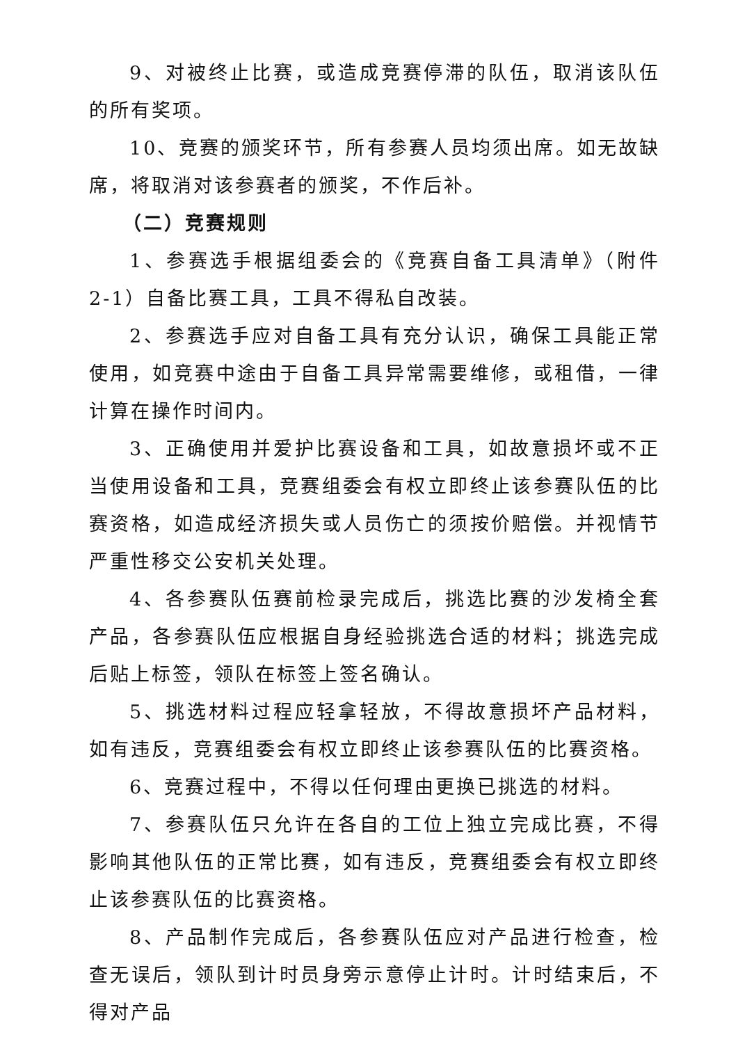9、对被终止比赛，或造成竞赛停滞的队伍，取消该队伍的所有奖项。
10、竞赛的颁奖环节，所有参赛人员均须出席。如无故缺席，将取消对该参赛者的颁奖，不作后补。
（二）竞赛规则
1、参赛选手根据组委会的《竞赛自备工具清单》（附件 2-1）自备比赛工具，工具不得私自改装。
2、参赛选手应对自备工具有充分认识，确保工具能正常使用，如竞赛中途由于自备工具异常需要维修，或租借，一律计算在操作时间内。
3、正确使用并爱护比赛设备和工具，如故意损坏或不正当使用设备和工具，竞赛组委会有权立即终止该参赛队伍的比赛资格，如造成经济损失或人员伤亡的须按价赔偿。并视情节严重性移交公安机关处理。
4、各参赛队伍赛前检录完成后，挑选比赛的沙发椅全套产品，各参赛队伍应根据自身经验挑选合适的材料；挑选完成后贴上标签，领队在标签上签名确认。
5、挑选材料过程应轻拿轻放，不得故意损坏产品材料，如有违反，竞赛组委会有权立即终止该参赛队伍的比赛资格。
6、竞赛过程中，不得以任何理由更换已挑选的材料。
7、参赛队伍只允许在各自的工位上独立完成比赛，不得影响其他队伍的正常比赛，如有违反，竞赛组委会有权立即终止该参赛队伍的比赛资格。
8、产品制作完成后，各参赛队伍应对产品进行检查，检查无误后，领队到计时员身旁示意停止计时。计时结束后，不得对产品